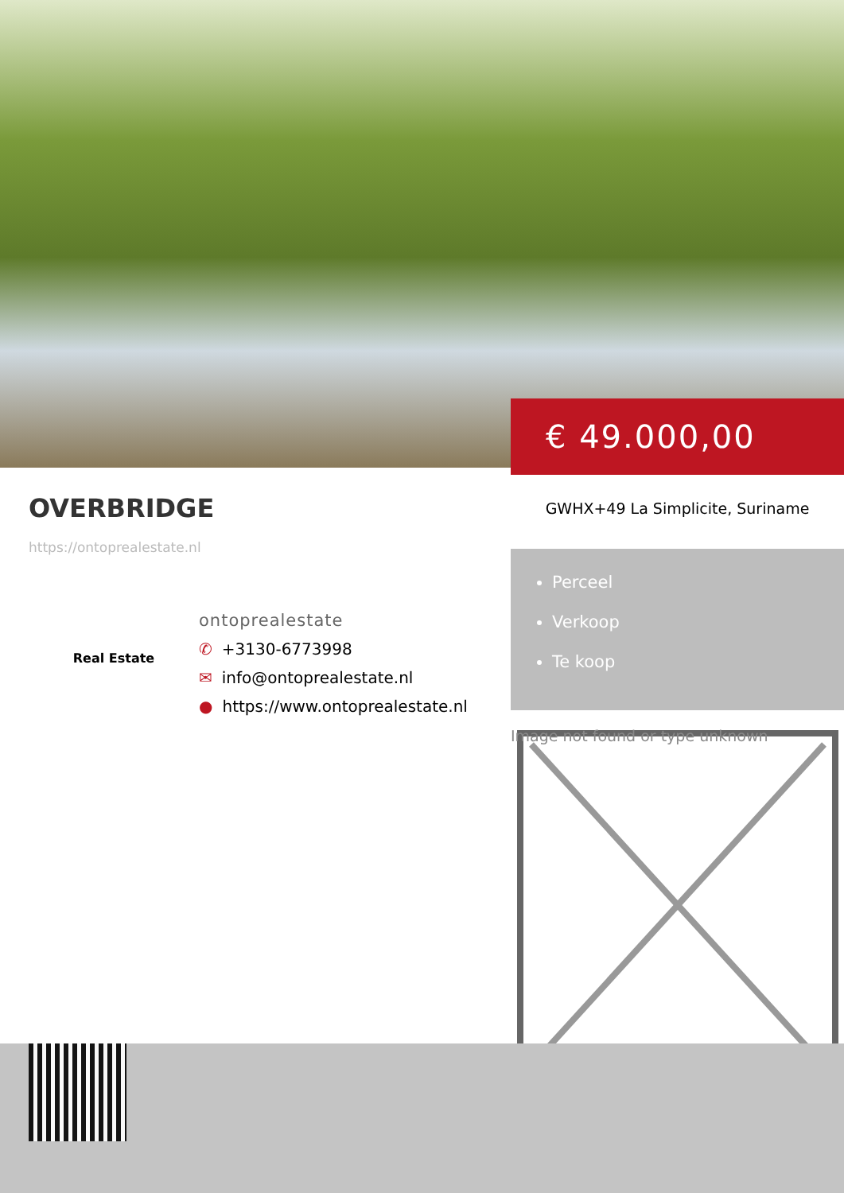€ 49.000,00
OVERBRIDGE
https://ontoprealestate.nl
Real Estate
ontoprealestate
✆ +3130-6773998
✉ info@ontoprealestate.nl
● https://www.ontoprealestate.nl
GWHX+49 La Simplicite, Suriname
Perceel
Verkoop
Te koop
Image not found or type unknown